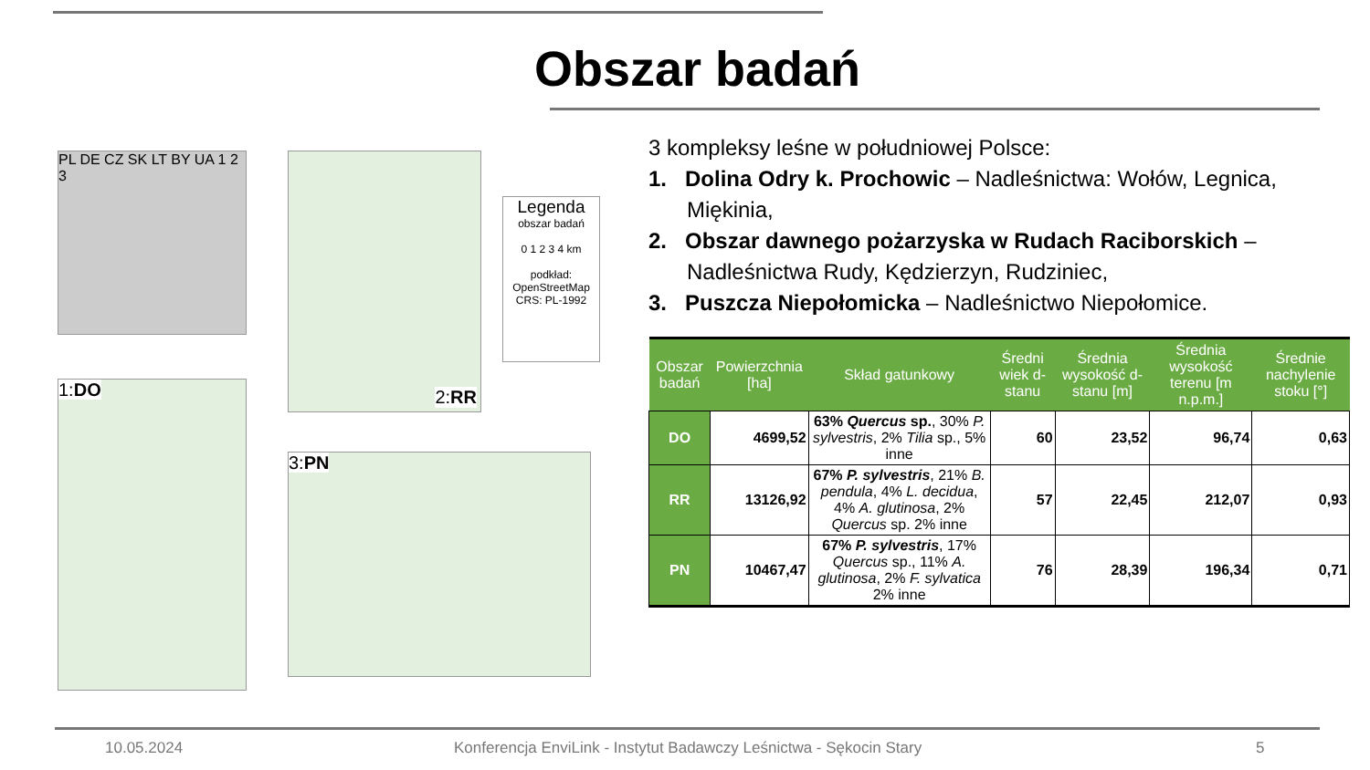Obszar badań
PL DE CZ SK LT BY UA 1 2 3
2:RR
Legenda
obszar badań
0 1 2 3 4 km
podkład:
OpenStreetMap
CRS: PL-1992
1:DO
3:PN
3 kompleksy leśne w południowej Polsce:
1. Dolina Odry k. Prochowic – Nadleśnictwa: Wołów, Legnica, Miękinia,
2. Obszar dawnego pożarzyska w Rudach Raciborskich – Nadleśnictwa Rudy, Kędzierzyn, Rudziniec,
3. Puszcza Niepołomicka – Nadleśnictwo Niepołomice.
| Obszar badań | Powierzchnia [ha] | Skład gatunkowy | Średni wiek d-stanu | Średnia wysokość d-stanu [m] | Średnia wysokość terenu [m n.p.m.] | Średnie nachylenie stoku [°] |
| --- | --- | --- | --- | --- | --- | --- |
| DO | 4699,52 | 63% Quercus sp. , 30% P. sylvestris , 2% Tilia sp., 5% inne | 60 | 23,52 | 96,74 | 0,63 |
| RR | 13126,92 | 67% P. sylvestris , 21% B. pendula , 4% L. decidua , 4% A. glutinosa , 2% Quercus sp. 2% inne | 57 | 22,45 | 212,07 | 0,93 |
| PN | 10467,47 | 67% P. sylvestris , 17% Quercus sp., 11% A. glutinosa , 2% F. sylvatica 2% inne | 76 | 28,39 | 196,34 | 0,71 |
10.05.2024 Konferencja EnviLink - Instytut Badawczy Leśnictwa - Sękocin Stary 5